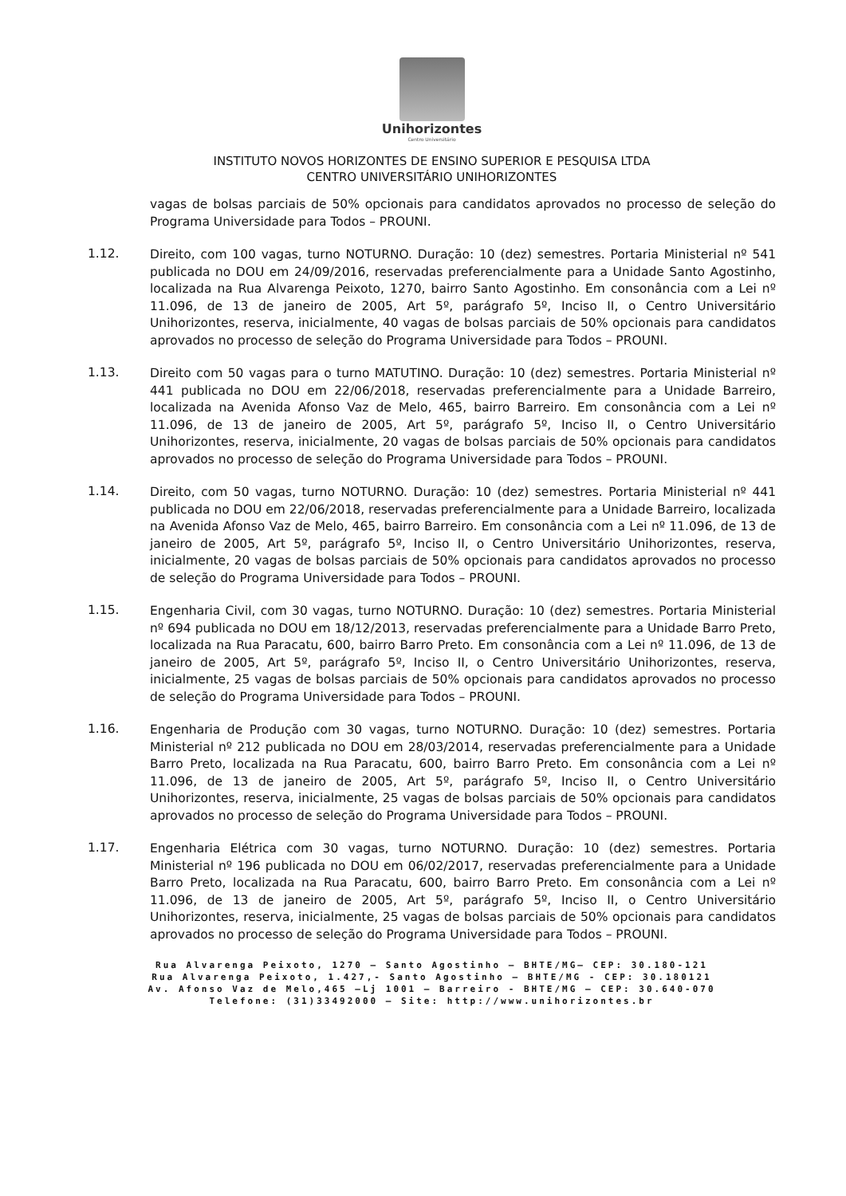Unihorizontes
Centro Universitário
INSTITUTO NOVOS HORIZONTES DE ENSINO SUPERIOR E PESQUISA LTDA
CENTRO UNIVERSITÁRIO UNIHORIZONTES
vagas de bolsas parciais de 50% opcionais para candidatos aprovados no processo de seleção do Programa Universidade para Todos – PROUNI.
1.12.
Direito, com 100 vagas, turno NOTURNO. Duração: 10 (dez) semestres. Portaria Ministerial nº 541 publicada no DOU em 24/09/2016, reservadas preferencialmente para a Unidade Santo Agostinho, localizada na Rua Alvarenga Peixoto, 1270, bairro Santo Agostinho. Em consonância com a Lei nº 11.096, de 13 de janeiro de 2005, Art 5º, parágrafo 5º, Inciso II, o Centro Universitário Unihorizontes, reserva, inicialmente, 40 vagas de bolsas parciais de 50% opcionais para candidatos aprovados no processo de seleção do Programa Universidade para Todos – PROUNI.
1.13.
Direito com 50 vagas para o turno MATUTINO. Duração: 10 (dez) semestres. Portaria Ministerial nº 441 publicada no DOU em 22/06/2018, reservadas preferencialmente para a Unidade Barreiro, localizada na Avenida Afonso Vaz de Melo, 465, bairro Barreiro. Em consonância com a Lei nº 11.096, de 13 de janeiro de 2005, Art 5º, parágrafo 5º, Inciso II, o Centro Universitário Unihorizontes, reserva, inicialmente, 20 vagas de bolsas parciais de 50% opcionais para candidatos aprovados no processo de seleção do Programa Universidade para Todos – PROUNI.
1.14.
Direito, com 50 vagas, turno NOTURNO. Duração: 10 (dez) semestres. Portaria Ministerial nº 441 publicada no DOU em 22/06/2018, reservadas preferencialmente para a Unidade Barreiro, localizada na Avenida Afonso Vaz de Melo, 465, bairro Barreiro. Em consonância com a Lei nº 11.096, de 13 de janeiro de 2005, Art 5º, parágrafo 5º, Inciso II, o Centro Universitário Unihorizontes, reserva, inicialmente, 20 vagas de bolsas parciais de 50% opcionais para candidatos aprovados no processo de seleção do Programa Universidade para Todos – PROUNI.
1.15.
Engenharia Civil, com 30 vagas, turno NOTURNO. Duração: 10 (dez) semestres. Portaria Ministerial nº 694 publicada no DOU em 18/12/2013, reservadas preferencialmente para a Unidade Barro Preto, localizada na Rua Paracatu, 600, bairro Barro Preto. Em consonância com a Lei nº 11.096, de 13 de janeiro de 2005, Art 5º, parágrafo 5º, Inciso II, o Centro Universitário Unihorizontes, reserva, inicialmente, 25 vagas de bolsas parciais de 50% opcionais para candidatos aprovados no processo de seleção do Programa Universidade para Todos – PROUNI.
1.16.
Engenharia de Produção com 30 vagas, turno NOTURNO. Duração: 10 (dez) semestres. Portaria Ministerial nº 212 publicada no DOU em 28/03/2014, reservadas preferencialmente para a Unidade Barro Preto, localizada na Rua Paracatu, 600, bairro Barro Preto. Em consonância com a Lei nº 11.096, de 13 de janeiro de 2005, Art 5º, parágrafo 5º, Inciso II, o Centro Universitário Unihorizontes, reserva, inicialmente, 25 vagas de bolsas parciais de 50% opcionais para candidatos aprovados no processo de seleção do Programa Universidade para Todos – PROUNI.
1.17.
Engenharia Elétrica com 30 vagas, turno NOTURNO. Duração: 10 (dez) semestres. Portaria Ministerial nº 196 publicada no DOU em 06/02/2017, reservadas preferencialmente para a Unidade Barro Preto, localizada na Rua Paracatu, 600, bairro Barro Preto. Em consonância com a Lei nº 11.096, de 13 de janeiro de 2005, Art 5º, parágrafo 5º, Inciso II, o Centro Universitário Unihorizontes, reserva, inicialmente, 25 vagas de bolsas parciais de 50% opcionais para candidatos aprovados no processo de seleção do Programa Universidade para Todos – PROUNI.
Rua Alvarenga Peixoto, 1270 – Santo Agostinho – BHTE/MG– CEP: 30.180-121
Rua Alvarenga Peixoto, 1.427,- Santo Agostinho – BHTE/MG - CEP: 30.180121
Av. Afonso Vaz de Melo,465 –Lj 1001 – Barreiro - BHTE/MG – CEP: 30.640-070
Telefone: (31)33492000 – Site: http://www.unihorizontes.br